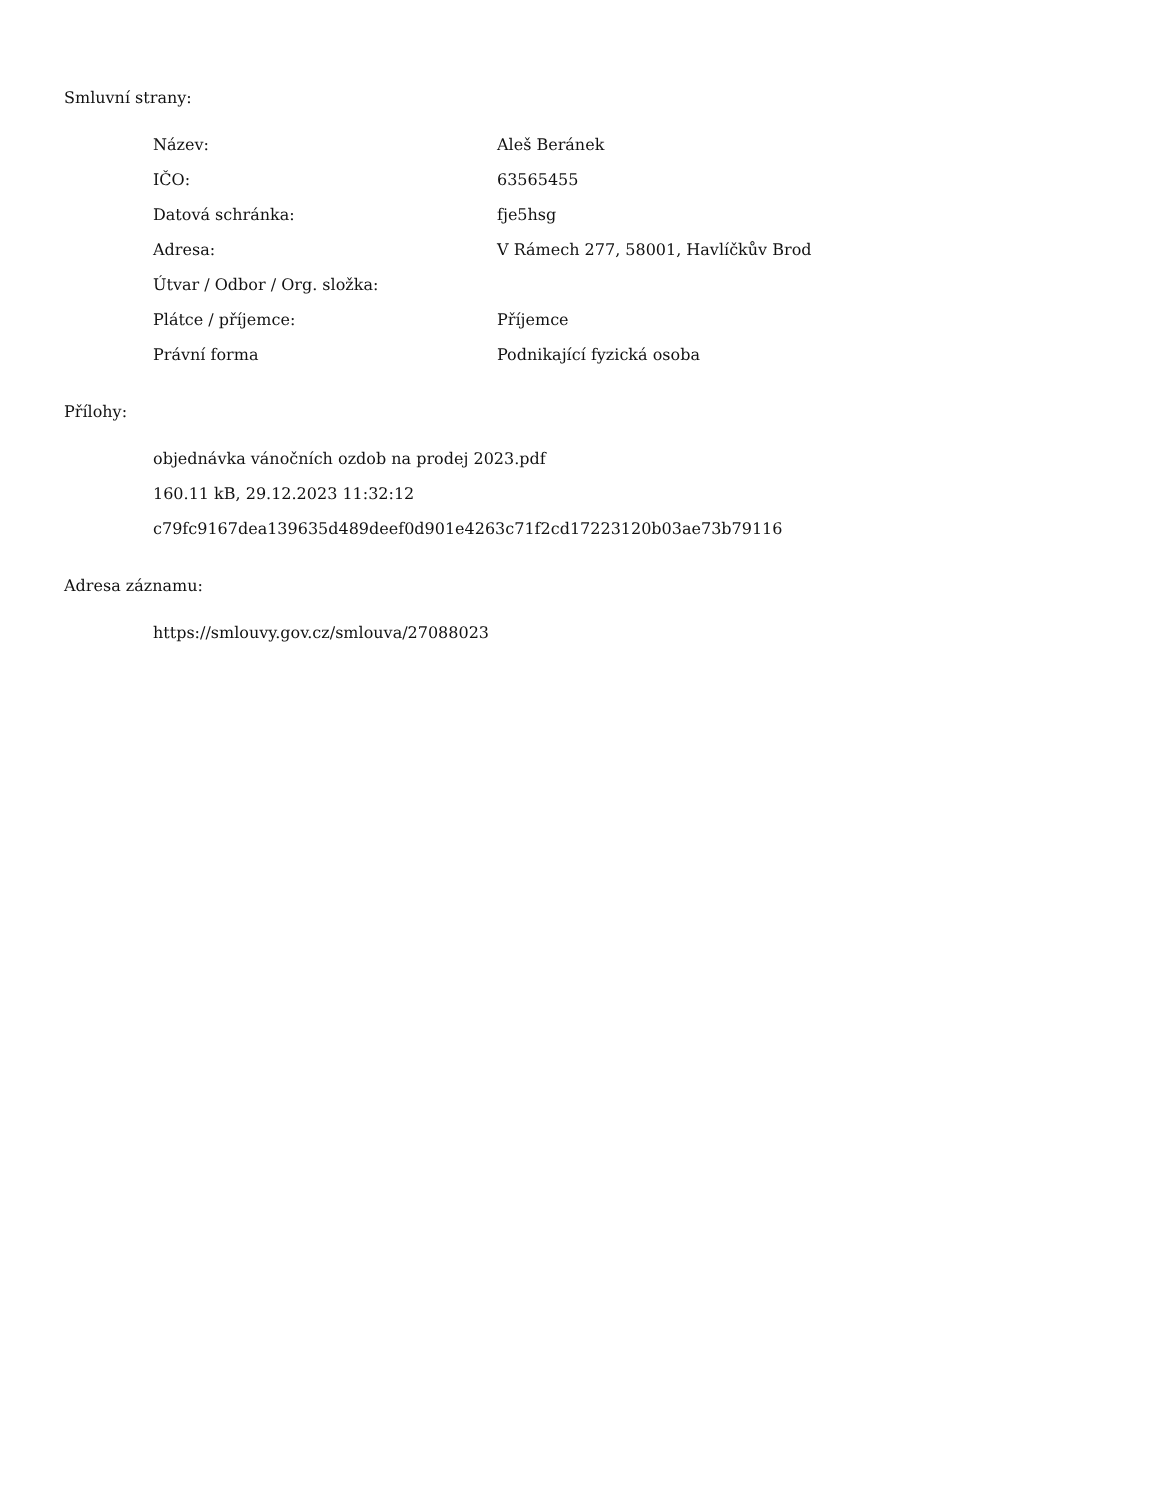Smluvní strany:
| Název: | Aleš Beránek |
| IČO: | 63565455 |
| Datová schránka: | fje5hsg |
| Adresa: | V Rámech 277, 58001, Havlíčkův Brod |
| Útvar / Odbor / Org. složka: | |
| Plátce / příjemce: | Příjemce |
| Právní forma | Podnikající fyzická osoba |
Přílohy:
objednávka vánočních ozdob na prodej 2023.pdf
160.11 kB, 29.12.2023 11:32:12
c79fc9167dea139635d489deef0d901e4263c71f2cd17223120b03ae73b79116
Adresa záznamu:
https://smlouvy.gov.cz/smlouva/27088023